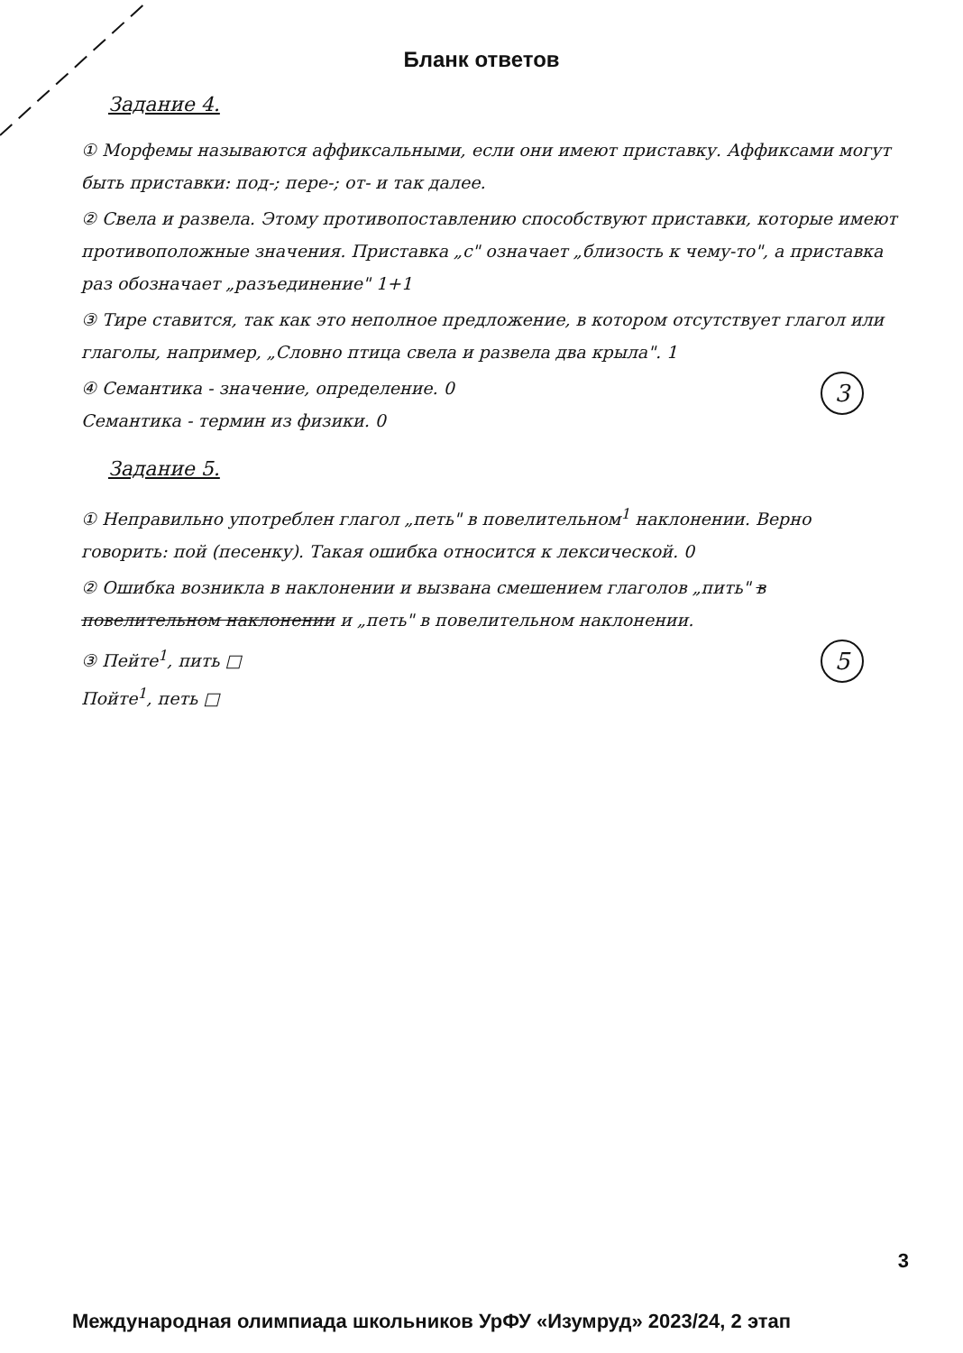Бланк ответов
Задание 4.
① Морфемы называются аффиксальными, если они имеют приставку. Аффиксами могут быть приставки: под-; пере-; от- и так далее.
② Свела и развела. Этому противопоставлению способствуют приставки, которые имеют противоположные значения. Приставка „с" означает „близость к чему-то", а приставка раз обозначает „разъединение" 1+1
③ Тире ставится, так как это неполное предложение, в котором отсутствует глагол или глаголы, например, „Словно птица свела и развела два крыла". 1
3 ④ Семантика - значение, определение. 0
Семантика - термин из физики. 0
Задание 5.
① Неправильно употреблен глагол „петь" в повелительном<sup>1</sup> наклонении. Верно говорить: пой (песенку). Такая ошибка относится к лексической. 0
② Ошибка возникла в наклонении и вызвана смешением глаголов „пить" в повелительном наклонении и „петь" в повелительном наклонении.
5 ③ Пейте<sup>1</sup>, пить □
Пойте<sup>1</sup>, петь □
3
Международная олимпиада школьников УрФУ «Изумруд» 2023/24, 2 этап